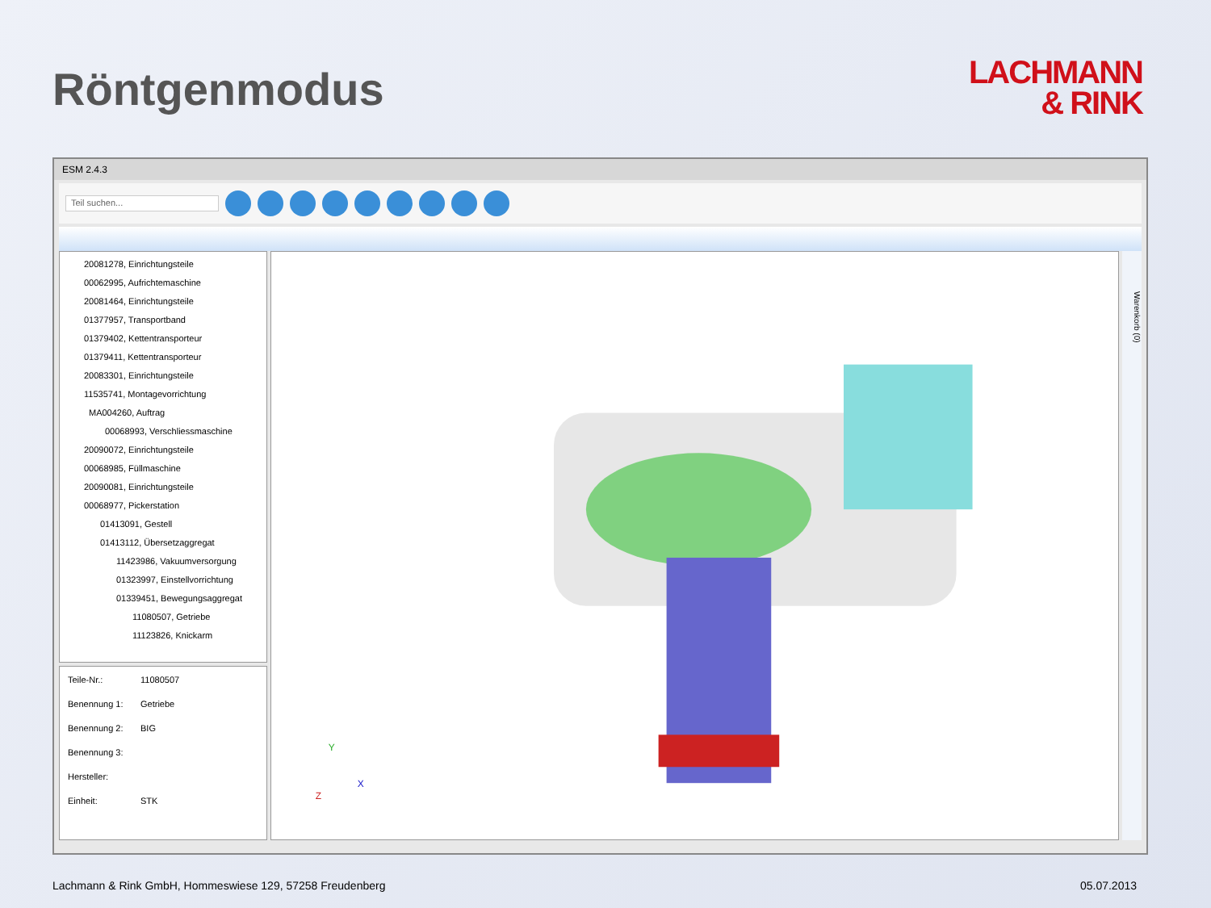Röntgenmodus
LACHMANN
& RINK
ESM 2.4.3
Teil suchen...
20081278, Einrichtungsteile
00062995, Aufrichtemaschine
20081464, Einrichtungsteile
01377957, Transportband
01379402, Kettentransporteur
01379411, Kettentransporteur
20083301, Einrichtungsteile
11535741, Montagevorrichtung
MA004260, Auftrag
00068993, Verschliessmaschine
20090072, Einrichtungsteile
00068985, Füllmaschine
20090081, Einrichtungsteile
00068977, Pickerstation
01413091, Gestell
01413112, Übersetzaggregat
11423986, Vakuumversorgung
01323997, Einstellvorrichtung
01339451, Bewegungsaggregat
11080507, Getriebe
11123826, Knickarm
Teile-Nr.: 11080507
Benennung 1: Getriebe
Benennung 2: BIG
Benennung 3:
Hersteller:
Einheit: STK
Y
X
Z
Warenkorb (0)
Lachmann & Rink GmbH, Hommeswiese 129, 57258 Freudenberg 05.07.2013